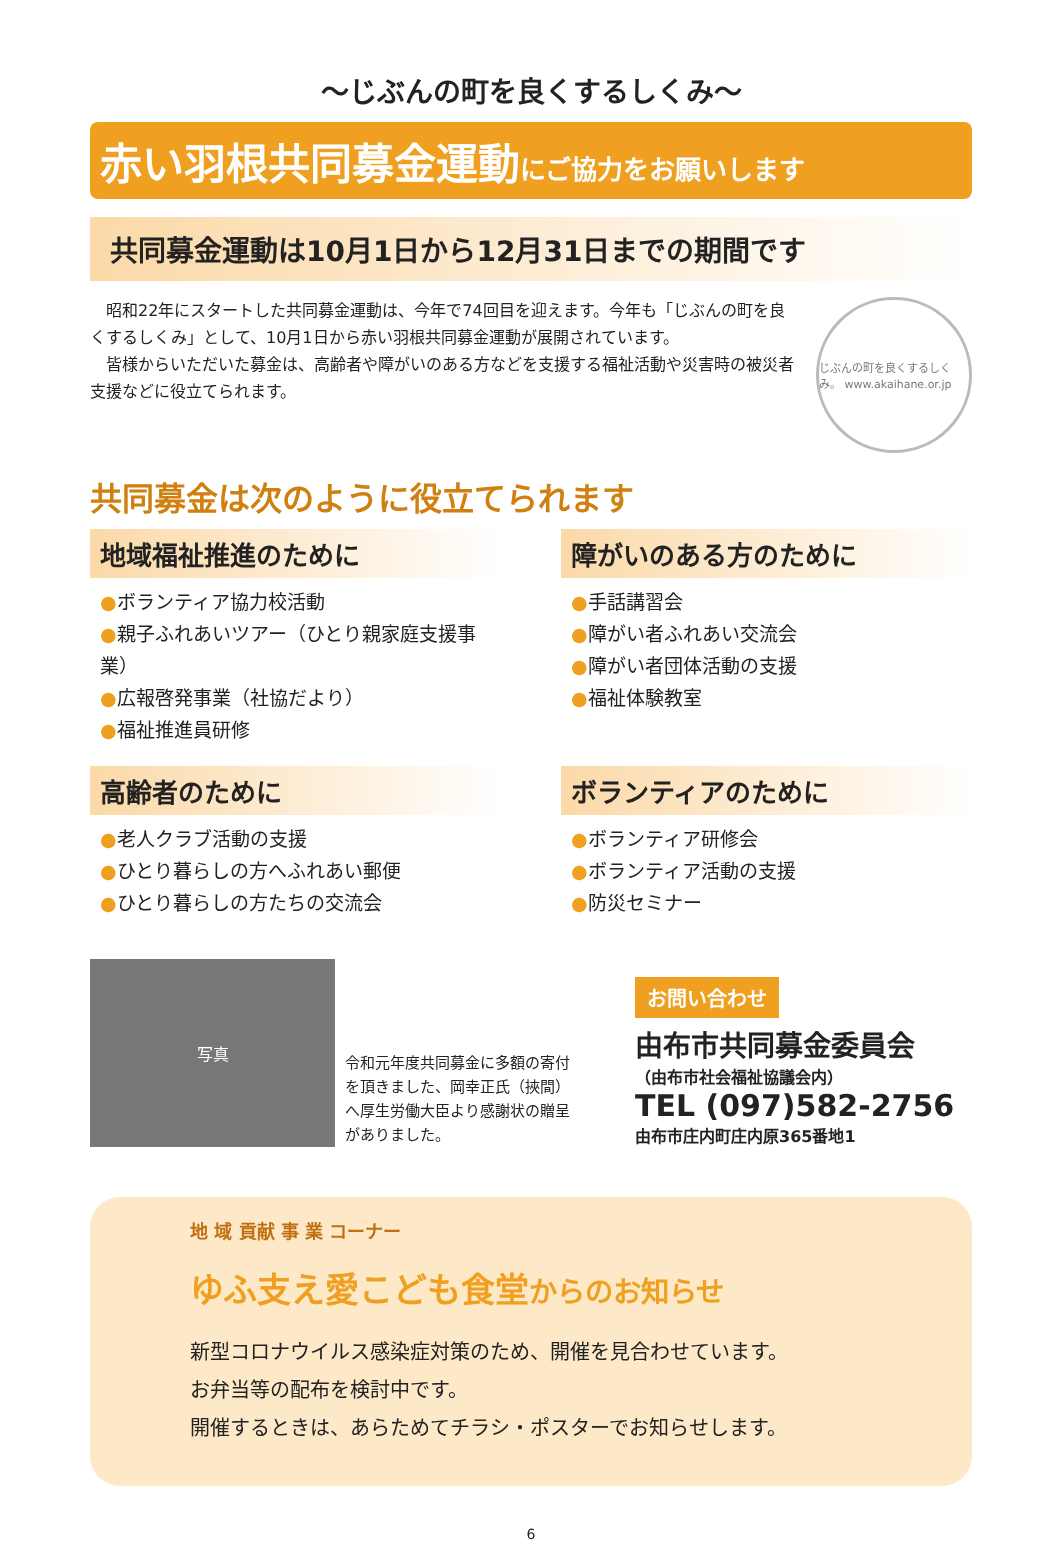～じぶんの町を良くするしくみ～
赤い羽根共同募金運動にご協力をお願いします
共同募金運動は10月1日から12月31日までの期間です
　昭和22年にスタートした共同募金運動は、今年で74回目を迎えます。今年も「じぶんの町を良くするしくみ」として、10月1日から赤い羽根共同募金運動が展開されています。
　皆様からいただいた募金は、高齢者や障がいのある方などを支援する福祉活動や災害時の被災者支援などに役立てられます。
じぶんの町を良くするしくみ。 www.akaihane.or.jp
共同募金は次のように役立てられます
地域福祉推進のために
●ボランティア協力校活動
●親子ふれあいツアー（ひとり親家庭支援事業）
●広報啓発事業（社協だより）
●福祉推進員研修
障がいのある方のために
●手話講習会
●障がい者ふれあい交流会
●障がい者団体活動の支援
●福祉体験教室
高齢者のために
●老人クラブ活動の支援
●ひとり暮らしの方へふれあい郵便
●ひとり暮らしの方たちの交流会
ボランティアのために
●ボランティア研修会
●ボランティア活動の支援
●防災セミナー
写真
令和元年度共同募金に多額の寄付を頂きました、岡幸正氏（挾間）へ厚生労働大臣より感謝状の贈呈がありました。
お問い合わせ
由布市共同募金委員会
（由布市社会福祉協議会内）
TEL (097)582-2756
由布市庄内町庄内原365番地1
地 域 貢献 事 業 コーナー
ゆふ支え愛こども食堂からのお知らせ
新型コロナウイルス感染症対策のため、開催を見合わせています。
お弁当等の配布を検討中です。
開催するときは、あらためてチラシ・ポスターでお知らせします。
6